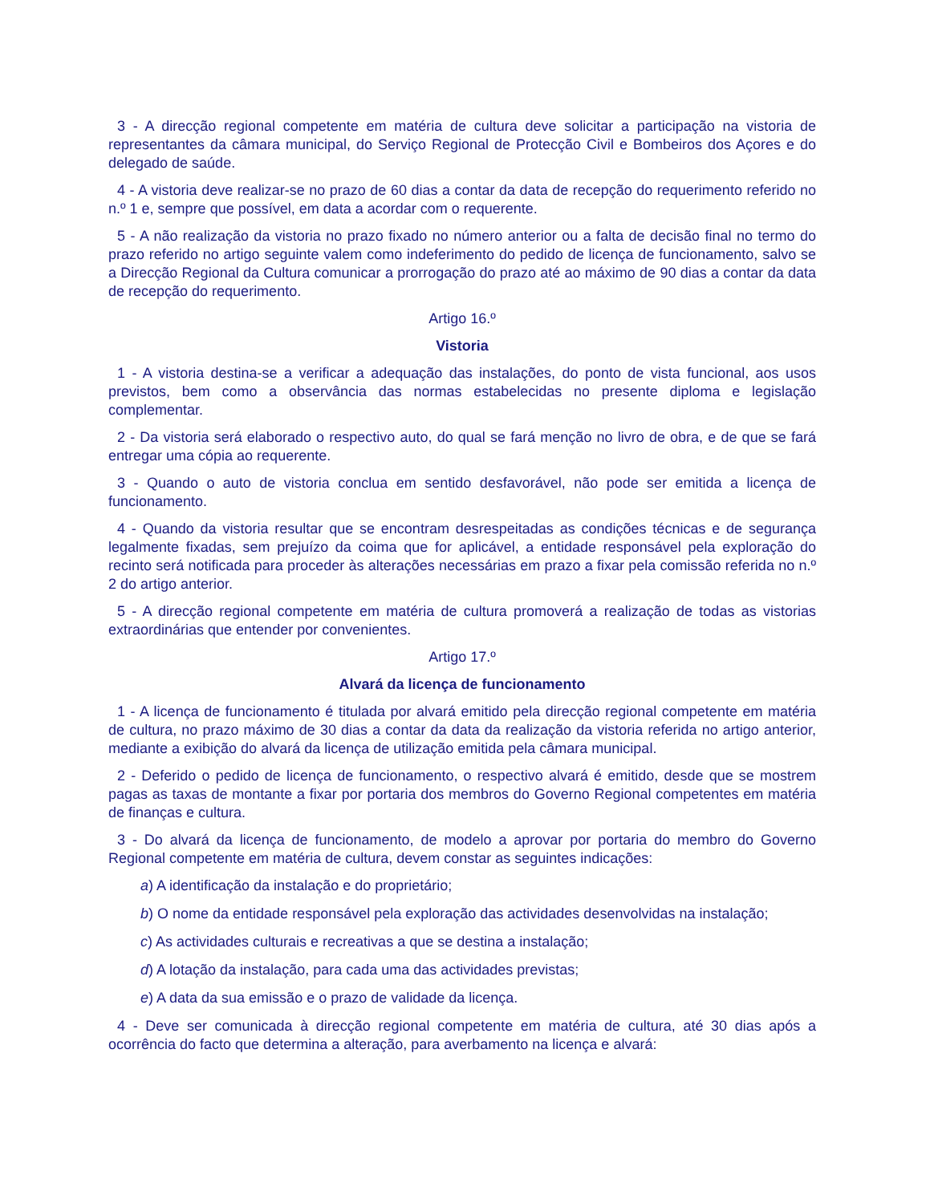3 - A direcção regional competente em matéria de cultura deve solicitar a participação na vistoria de representantes da câmara municipal, do Serviço Regional de Protecção Civil e Bombeiros dos Açores e do delegado de saúde.
4 - A vistoria deve realizar-se no prazo de 60 dias a contar da data de recepção do requerimento referido no n.º 1 e, sempre que possível, em data a acordar com o requerente.
5 - A não realização da vistoria no prazo fixado no número anterior ou a falta de decisão final no termo do prazo referido no artigo seguinte valem como indeferimento do pedido de licença de funcionamento, salvo se a Direcção Regional da Cultura comunicar a prorrogação do prazo até ao máximo de 90 dias a contar da data de recepção do requerimento.
Artigo 16.º
Vistoria
1 - A vistoria destina-se a verificar a adequação das instalações, do ponto de vista funcional, aos usos previstos, bem como a observância das normas estabelecidas no presente diploma e legislação complementar.
2 - Da vistoria será elaborado o respectivo auto, do qual se fará menção no livro de obra, e de que se fará entregar uma cópia ao requerente.
3 - Quando o auto de vistoria conclua em sentido desfavorável, não pode ser emitida a licença de funcionamento.
4 - Quando da vistoria resultar que se encontram desrespeitadas as condições técnicas e de segurança legalmente fixadas, sem prejuízo da coima que for aplicável, a entidade responsável pela exploração do recinto será notificada para proceder às alterações necessárias em prazo a fixar pela comissão referida no n.º 2 do artigo anterior.
5 - A direcção regional competente em matéria de cultura promoverá a realização de todas as vistorias extraordinárias que entender por convenientes.
Artigo 17.º
Alvará da licença de funcionamento
1 - A licença de funcionamento é titulada por alvará emitido pela direcção regional competente em matéria de cultura, no prazo máximo de 30 dias a contar da data da realização da vistoria referida no artigo anterior, mediante a exibição do alvará da licença de utilização emitida pela câmara municipal.
2 - Deferido o pedido de licença de funcionamento, o respectivo alvará é emitido, desde que se mostrem pagas as taxas de montante a fixar por portaria dos membros do Governo Regional competentes em matéria de finanças e cultura.
3 - Do alvará da licença de funcionamento, de modelo a aprovar por portaria do membro do Governo Regional competente em matéria de cultura, devem constar as seguintes indicações:
a) A identificação da instalação e do proprietário;
b) O nome da entidade responsável pela exploração das actividades desenvolvidas na instalação;
c) As actividades culturais e recreativas a que se destina a instalação;
d) A lotação da instalação, para cada uma das actividades previstas;
e) A data da sua emissão e o prazo de validade da licença.
4 - Deve ser comunicada à direcção regional competente em matéria de cultura, até 30 dias após a ocorrência do facto que determina a alteração, para averbamento na licença e alvará: